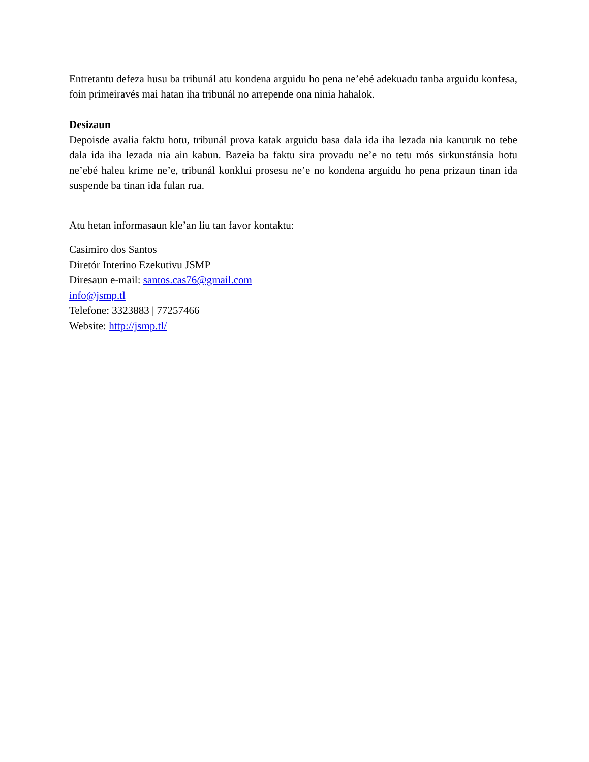Entretantu defeza husu ba tribunál atu kondena arguidu ho pena ne’ebé adekuadu tanba arguidu konfesa, foin primeiravés mai hatan iha tribunál no arrepende ona ninia hahalok.
Desizaun
Depoisde avalia faktu hotu, tribunál prova katak arguidu basa dala ida iha lezada nia kanuruk no tebe dala ida iha lezada nia ain kabun. Bazeia ba faktu sira provadu ne’e no tetu mós sirkunstánsia hotu ne’ebé haleu krime ne’e, tribunál konklui prosesu ne’e no kondena arguidu ho pena prizaun tinan ida suspende ba tinan ida fulan rua.
Atu hetan informasaun kle’an liu tan favor kontaktu:
Casimiro dos Santos
Diretór Interino Ezekutivu JSMP
Diresaun e-mail: santos.cas76@gmail.com
info@jsmp.tl
Telefone: 3323883 | 77257466
Website: http://jsmp.tl/